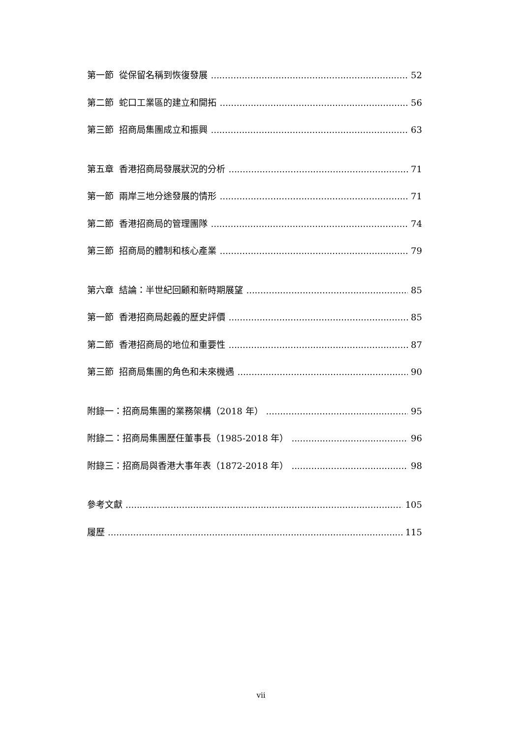第一節 從保留名稱到恢復發展 52
第二節 蛇口工業區的建立和開拓 56
第三節 招商局集團成立和振興 63
第五章 香港招商局發展狀況的分析 71
第一節 兩岸三地分途發展的情形 71
第二節 香港招商局的管理團隊 74
第三節 招商局的體制和核心產業 79
第六章 結論：半世紀回顧和新時期展望 85
第一節 香港招商局起義的歷史評價 85
第二節 香港招商局的地位和重要性 87
第三節 招商局集團的角色和未來機遇 90
附錄一：招商局集團的業務架構（2018 年） 95
附錄二：招商局集團歷任董事長（1985-2018 年） 96
附錄三：招商局與香港大事年表（1872-2018 年） 98
參考文獻 105
履歷 115
vii